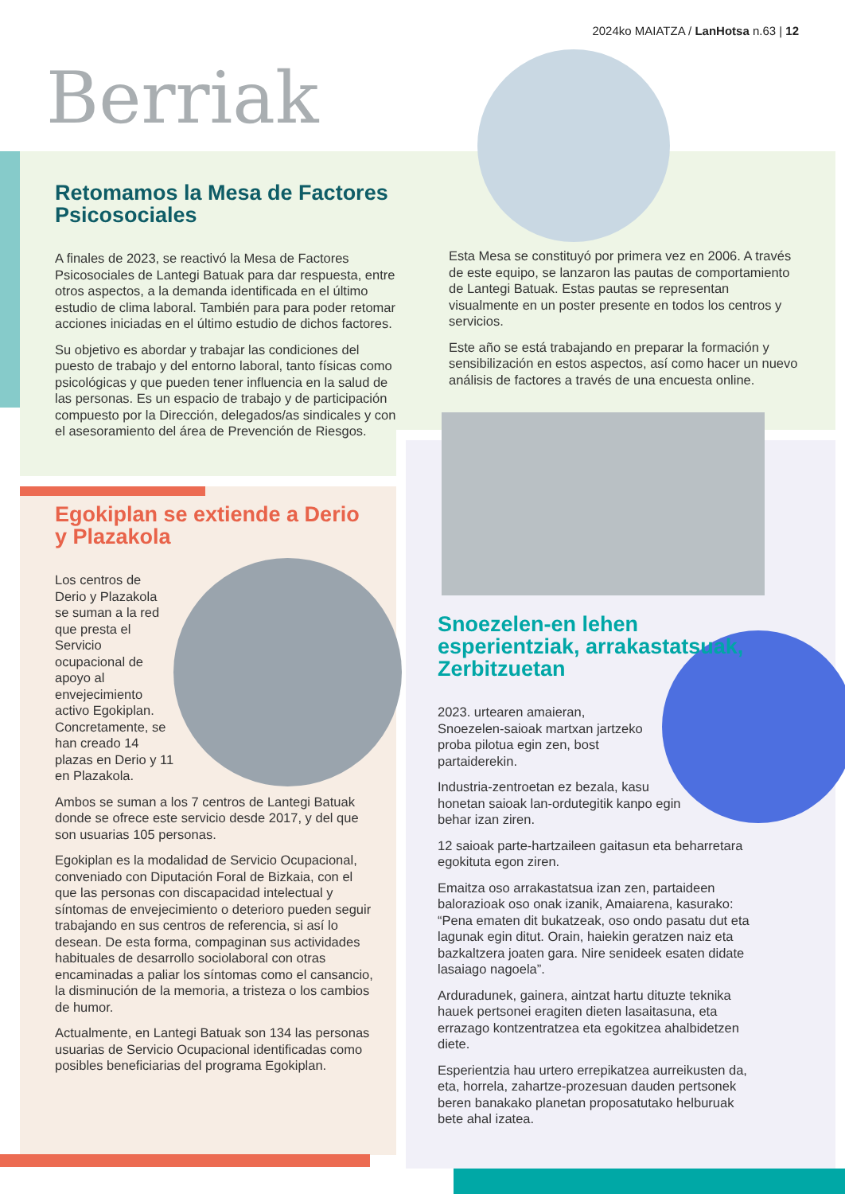2024ko MAIATZA / LanHotsa n.63 | 12
Berriak
Retomamos la Mesa de Factores Psicosociales
A finales de 2023, se reactivó la Mesa de Factores Psicosociales de Lantegi Batuak para dar respuesta, entre otros aspectos, a la demanda identificada en el último estudio de clima laboral. También para para poder retomar acciones iniciadas en el último estudio de dichos factores.
Su objetivo es abordar y trabajar las condiciones del puesto de trabajo y del entorno laboral, tanto físicas como psicológicas y que pueden tener influencia en la salud de las personas. Es un espacio de trabajo y de participación compuesto por la Dirección, delegados/as sindicales y con el asesoramiento del área de Prevención de Riesgos.
Esta Mesa se constituyó por primera vez en 2006. A través de este equipo, se lanzaron las pautas de comportamiento de Lantegi Batuak. Estas pautas se representan visualmente en un poster presente en todos los centros y servicios.
Este año se está trabajando en preparar la formación y sensibilización en estos aspectos, así como hacer un nuevo análisis de factores a través de una encuesta online.
Egokiplan se extiende a Derio y Plazakola
Los centros de Derio y Plazakola se suman a la red que presta el Servicio ocupacional de apoyo al envejecimiento activo Egokiplan. Concretamente, se han creado 14 plazas en Derio y 11 en Plazakola.
Ambos se suman a los 7 centros de Lantegi Batuak donde se ofrece este servicio desde 2017, y del que son usuarias 105 personas.
Egokiplan es la modalidad de Servicio Ocupacional, conveniado con Diputación Foral de Bizkaia, con el que las personas con discapacidad intelectual y síntomas de envejecimiento o deterioro pueden seguir trabajando en sus centros de referencia, si así lo desean. De esta forma, compaginan sus actividades habituales de desarrollo sociolaboral con otras encaminadas a paliar los síntomas como el cansancio, la disminución de la memoria, a tristeza o los cambios de humor.
Actualmente, en Lantegi Batuak son 134 las personas usuarias de Servicio Ocupacional identificadas como posibles beneficiarias del programa Egokiplan.
Snoezelen-en lehen esperientziak, arrakastatsuak, Zerbitzuetan
2023. urtearen amaieran, Snoezelen-saioak martxan jartzeko proba pilotua egin zen, bost partaiderekin.
Industria-zentroetan ez bezala, kasu honetan saioak lan-ordutegitik kanpo egin behar izan ziren.
12 saioak parte-hartzaileen gaitasun eta beharretara egokituta egon ziren.
Emaitza oso arrakastatsua izan zen, partaideen balorazioak oso onak izanik, Amaiarena, kasurako: “Pena ematen dit bukatzeak, oso ondo pasatu dut eta lagunak egin ditut. Orain, haiekin geratzen naiz eta bazkaltzera joaten gara. Nire senideek esaten didate lasaiago nagoela”.
Arduradunek, gainera, aintzat hartu dituzte teknika hauek pertsonei eragiten dieten lasaitasuna, eta errazago kontzentratzea eta egokitzea ahalbidetzen diete.
Esperientzia hau urtero errepikatzea aurreikusten da, eta, horrela, zahartze-prozesuan dauden pertsonek beren banakako planetan proposatutako helburuak bete ahal izatea.